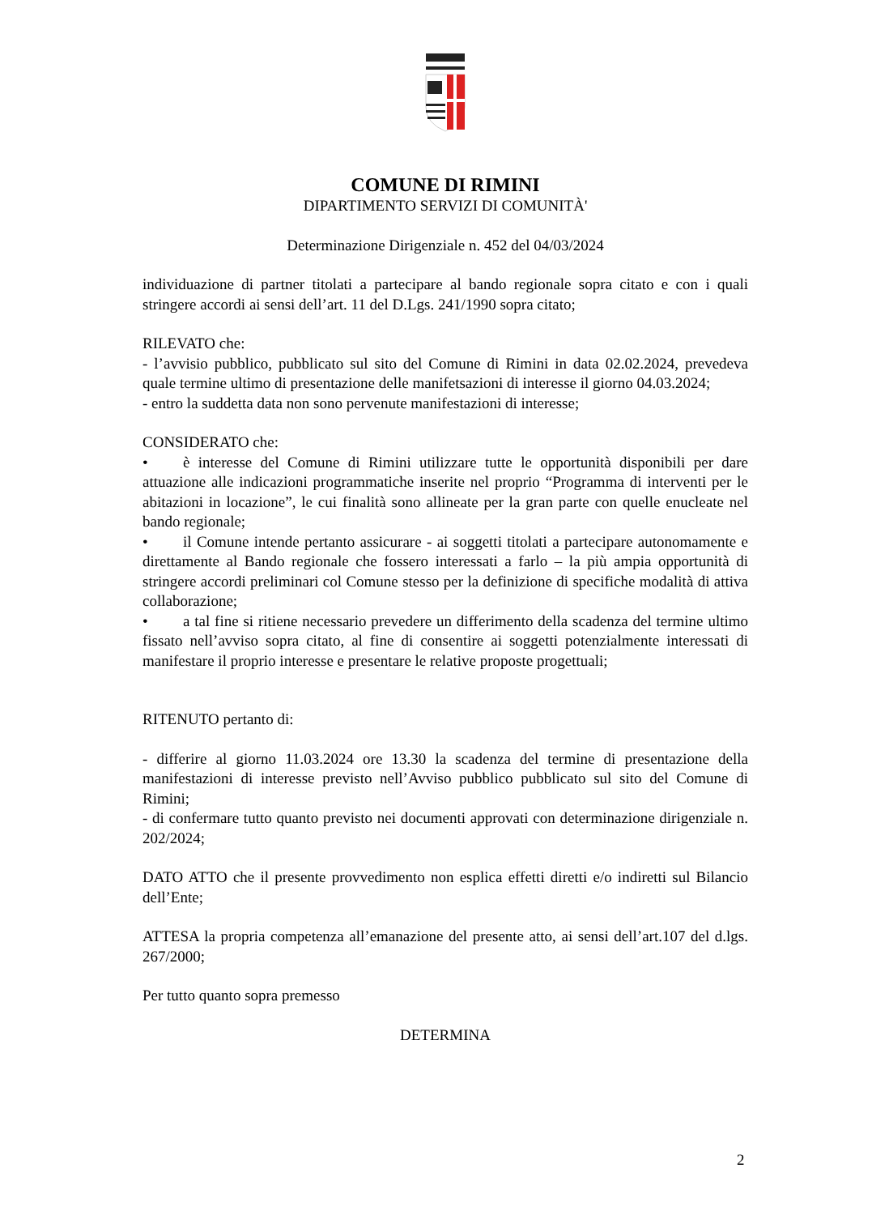COMUNE DI RIMINI
DIPARTIMENTO SERVIZI DI COMUNITÀ'
Determinazione Dirigenziale n. 452 del 04/03/2024
individuazione di partner titolati a partecipare al bando regionale sopra citato e con i quali stringere accordi ai sensi dell’art. 11 del D.Lgs. 241/1990 sopra citato;
RILEVATO che:
- l’avvisio pubblico, pubblicato sul sito del Comune di Rimini in data 02.02.2024, prevedeva quale termine ultimo di presentazione delle manifetsazioni di interesse il giorno 04.03.2024;
- entro la suddetta data non sono pervenute manifestazioni di interesse;
CONSIDERATO che:
• è interesse del Comune di Rimini utilizzare tutte le opportunità disponibili per dare attuazione alle indicazioni programmatiche inserite nel proprio “Programma di interventi per le abitazioni in locazione”, le cui finalità sono allineate per la gran parte con quelle enucleate nel bando regionale;
• il Comune intende pertanto assicurare - ai soggetti titolati a partecipare autonomamente e direttamente al Bando regionale che fossero interessati a farlo – la più ampia opportunità di stringere accordi preliminari col Comune stesso per la definizione di specifiche modalità di attiva collaborazione;
• a tal fine si ritiene necessario prevedere un differimento della scadenza del termine ultimo fissato nell’avviso sopra citato, al fine di consentire ai soggetti potenzialmente interessati di manifestare il proprio interesse e presentare le relative proposte progettuali;
RITENUTO pertanto di:
- differire al giorno 11.03.2024 ore 13.30 la scadenza del termine di presentazione della manifestazioni di interesse previsto nell’Avviso pubblico pubblicato sul sito del Comune di Rimini;
- di confermare tutto quanto previsto nei documenti approvati con determinazione dirigenziale n. 202/2024;
DATO ATTO che il presente provvedimento non esplica effetti diretti e/o indiretti sul Bilancio dell’Ente;
ATTESA la propria competenza all’emanazione del presente atto, ai sensi dell’art.107 del d.lgs. 267/2000;
Per tutto quanto sopra premesso
DETERMINA
2